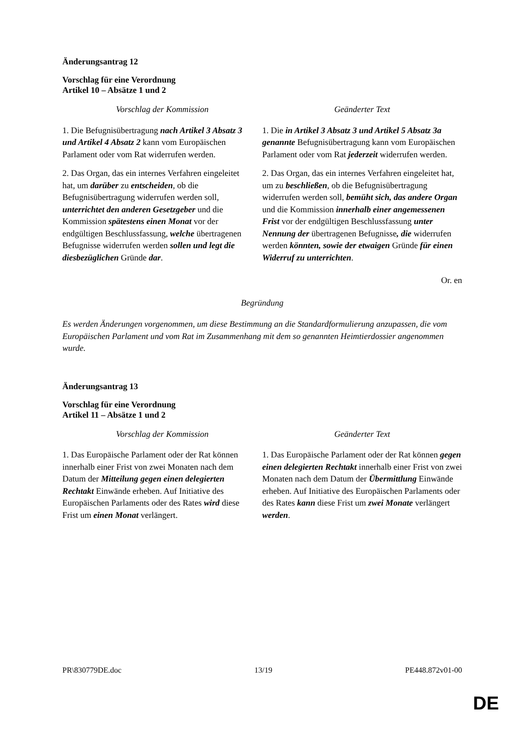Änderungsantrag 12
Vorschlag für eine Verordnung
Artikel 10 – Absätze 1 und 2
| Vorschlag der Kommission | Geänderter Text |
| --- | --- |
| 1. Die Befugnisübertragung nach Artikel 3 Absatz 3 und Artikel 4 Absatz 2 kann vom Europäischen Parlament oder vom Rat widerrufen werden. | 1. Die in Artikel 3 Absatz 3 und Artikel 5 Absatz 3a genannte Befugnisübertragung kann vom Europäischen Parlament oder vom Rat jederzeit widerrufen werden. |
| 2. Das Organ, das ein internes Verfahren eingeleitet hat, um darüber zu entscheiden , ob die Befugnisübertragung widerrufen werden soll, unterrichtet den anderen Gesetzgeber und die Kommission spätestens einen Monat vor der endgültigen Beschlussfassung, welche übertragenen Befugnisse widerrufen werden sollen und legt die diesbezüglichen Gründe dar . | 2. Das Organ, das ein internes Verfahren eingeleitet hat, um zu beschließen , ob die Befugnisübertragung widerrufen werden soll, bemüht sich, das andere Organ und die Kommission innerhalb einer angemessenen Frist vor der endgültigen Beschlussfassung unter Nennung der übertragenen Befugnisse , die widerrufen werden könnten, sowie der etwaigen Gründe für einen Widerruf zu unterrichten . |
Or. en
Begründung
Es werden Änderungen vorgenommen, um diese Bestimmung an die Standardformulierung anzupassen, die vom Europäischen Parlament und vom Rat im Zusammenhang mit dem so genannten Heimtierdossier angenommen wurde.
Änderungsantrag 13
Vorschlag für eine Verordnung
Artikel 11 – Absätze 1 und 2
| Vorschlag der Kommission | Geänderter Text |
| --- | --- |
| 1. Das Europäische Parlament oder der Rat können innerhalb einer Frist von zwei Monaten nach dem Datum der Mitteilung gegen einen delegierten Rechtakt Einwände erheben. Auf Initiative des Europäischen Parlaments oder des Rates wird diese Frist um einen Monat verlängert. | 1. Das Europäische Parlament oder der Rat können gegen einen delegierten Rechtakt innerhalb einer Frist von zwei Monaten nach dem Datum der Übermittlung Einwände erheben. Auf Initiative des Europäischen Parlaments oder des Rates kann diese Frist um zwei Monate verlängert werden . |
PR\830779DE.doc 13/19 PE448.872v01-00
DE